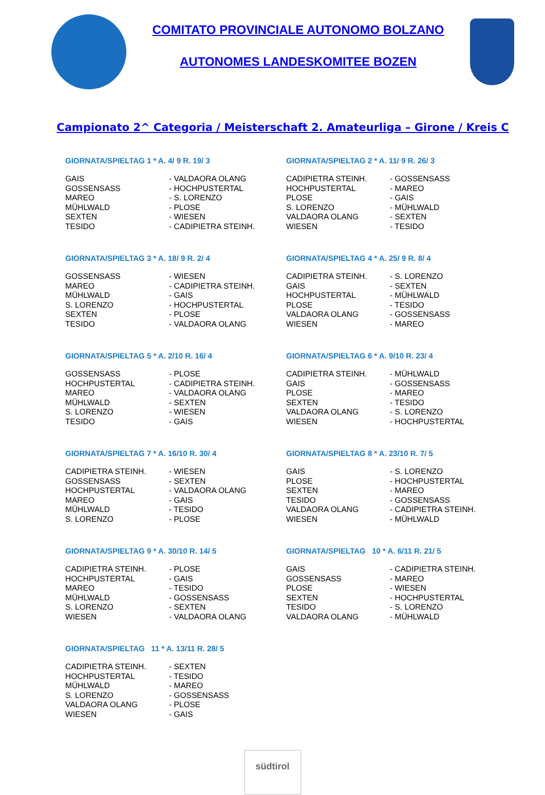COMITATO PROVINCIALE AUTONOMO BOLZANO
AUTONOMES LANDESKOMITEE BOZEN
Campionato 2^ Categoria / Meisterschaft 2. Amateurliga – Girone / Kreis C
GIORNATA/SPIELTAG 1 * A. 4/ 9 R. 19/ 3
| GAIS | - VALDAORA OLANG |
| GOSSENSASS | - HOCHPUSTERTAL |
| MAREO | - S. LORENZO |
| MÜHLWALD | - PLOSE |
| SEXTEN | - WIESEN |
| TESIDO | - CADIPIETRA STEINH. |
GIORNATA/SPIELTAG 2 * A. 11/ 9 R. 26/ 3
| CADIPIETRA STEINH. | - GOSSENSASS |
| HOCHPUSTERTAL | - MAREO |
| PLOSE | - GAIS |
| S. LORENZO | - MÜHLWALD |
| VALDAORA OLANG | - SEXTEN |
| WIESEN | - TESIDO |
GIORNATA/SPIELTAG 3 * A. 18/ 9 R. 2/ 4
| GOSSENSASS | - WIESEN |
| MAREO | - CADIPIETRA STEINH. |
| MÜHLWALD | - GAIS |
| S. LORENZO | - HOCHPUSTERTAL |
| SEXTEN | - PLOSE |
| TESIDO | - VALDAORA OLANG |
GIORNATA/SPIELTAG 4 * A. 25/ 9 R. 8/ 4
| CADIPIETRA STEINH. | - S. LORENZO |
| GAIS | - SEXTEN |
| HOCHPUSTERTAL | - MÜHLWALD |
| PLOSE | - TESIDO |
| VALDAORA OLANG | - GOSSENSASS |
| WIESEN | - MAREO |
GIORNATA/SPIELTAG 5 * A. 2/10 R. 16/ 4
| GOSSENSASS | - PLOSE |
| HOCHPUSTERTAL | - CADIPIETRA STEINH. |
| MAREO | - VALDAORA OLANG |
| MÜHLWALD | - SEXTEN |
| S. LORENZO | - WIESEN |
| TESIDO | - GAIS |
GIORNATA/SPIELTAG 6 * A. 9/10 R. 23/ 4
| CADIPIETRA STEINH. | - MÜHLWALD |
| GAIS | - GOSSENSASS |
| PLOSE | - MAREO |
| SEXTEN | - TESIDO |
| VALDAORA OLANG | - S. LORENZO |
| WIESEN | - HOCHPUSTERTAL |
GIORNATA/SPIELTAG 7 * A. 16/10 R. 30/ 4
| CADIPIETRA STEINH. | - WIESEN |
| GOSSENSASS | - SEXTEN |
| HOCHPUSTERTAL | - VALDAORA OLANG |
| MAREO | - GAIS |
| MÜHLWALD | - TESIDO |
| S. LORENZO | - PLOSE |
GIORNATA/SPIELTAG 8 * A. 23/10 R. 7/ 5
| GAIS | - S. LORENZO |
| PLOSE | - HOCHPUSTERTAL |
| SEXTEN | - MAREO |
| TESIDO | - GOSSENSASS |
| VALDAORA OLANG | - CADIPIETRA STEINH. |
| WIESEN | - MÜHLWALD |
GIORNATA/SPIELTAG 9 * A. 30/10 R. 14/ 5
| CADIPIETRA STEINH. | - PLOSE |
| HOCHPUSTERTAL | - GAIS |
| MAREO | - TESIDO |
| MÜHLWALD | - GOSSENSASS |
| S. LORENZO | - SEXTEN |
| WIESEN | - VALDAORA OLANG |
GIORNATA/SPIELTAG 10 * A. 6/11 R. 21/ 5
| GAIS | - CADIPIETRA STEINH. |
| GOSSENSASS | - MAREO |
| PLOSE | - WIESEN |
| SEXTEN | - HOCHPUSTERTAL |
| TESIDO | - S. LORENZO |
| VALDAORA OLANG | - MÜHLWALD |
GIORNATA/SPIELTAG 11 * A. 13/11 R. 28/ 5
| CADIPIETRA STEINH. | - SEXTEN |
| HOCHPUSTERTAL | - TESIDO |
| MÜHLWALD | - MAREO |
| S. LORENZO | - GOSSENSASS |
| VALDAORA OLANG | - PLOSE |
| WIESEN | - GAIS |
südtirol